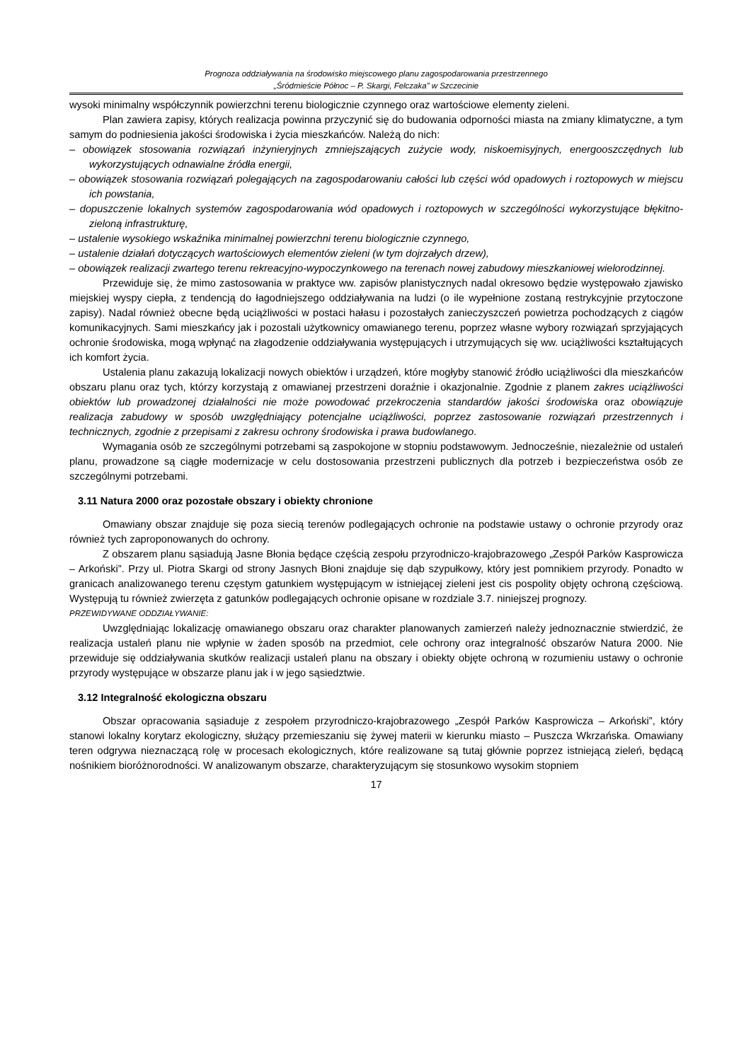Prognoza oddziaływania na środowisko miejscowego planu zagospodarowania przestrzennego
„Śródmieście Północ – P. Skargi, Felczaka” w Szczecinie
wysoki minimalny współczynnik powierzchni terenu biologicznie czynnego oraz wartościowe elementy zieleni.
Plan zawiera zapisy, których realizacja powinna przyczynić się do budowania odporności miasta na zmiany klimatyczne, a tym samym do podniesienia jakości środowiska i życia mieszkańców. Należą do nich:
– obowiązek stosowania rozwiązań inżynieryjnych zmniejszających zużycie wody, niskoemisyjnych, energooszczędnych lub wykorzystujących odnawialne źródła energii,
– obowiązek stosowania rozwiązań polegających na zagospodarowaniu całości lub części wód opadowych i roztopowych w miejscu ich powstania,
– dopuszczenie lokalnych systemów zagospodarowania wód opadowych i roztopowych w szczególności wykorzystujące błękitno-zieloną infrastrukturę,
– ustalenie wysokiego wskaźnika minimalnej powierzchni terenu biologicznie czynnego,
– ustalenie działań dotyczących wartościowych elementów zieleni (w tym dojrzałych drzew),
– obowiązek realizacji zwartego terenu rekreacyjno-wypoczynkowego na terenach nowej zabudowy mieszkaniowej wielorodzinnej.
Przewiduje się, że mimo zastosowania w praktyce ww. zapisów planistycznych nadal okresowo będzie występowało zjawisko miejskiej wyspy ciepła, z tendencją do łagodniejszego oddziaływania na ludzi (o ile wypełnione zostaną restrykcyjnie przytoczone zapisy). Nadal również obecne będą uciążliwości w postaci hałasu i pozostałych zanieczyszczeń powietrza pochodzących z ciągów komunikacyjnych. Sami mieszkańcy jak i pozostali użytkownicy omawianego terenu, poprzez własne wybory rozwiązań sprzyjających ochronie środowiska, mogą wpłynąć na złagodzenie oddziaływania występujących i utrzymujących się ww. uciążliwości kształtujących ich komfort życia.
Ustalenia planu zakazują lokalizacji nowych obiektów i urządzeń, które mogłyby stanowić źródło uciążliwości dla mieszkańców obszaru planu oraz tych, którzy korzystają z omawianej przestrzeni doraźnie i okazjonalnie. Zgodnie z planem zakres uciążliwości obiektów lub prowadzonej działalności nie może powodować przekroczenia standardów jakości środowiska oraz obowiązuje realizacja zabudowy w sposób uwzględniający potencjalne uciążliwości, poprzez zastosowanie rozwiązań przestrzennych i technicznych, zgodnie z przepisami z zakresu ochrony środowiska i prawa budowlanego.
Wymagania osób ze szczególnymi potrzebami są zaspokojone w stopniu podstawowym. Jednocześnie, niezależnie od ustaleń planu, prowadzone są ciągłe modernizacje w celu dostosowania przestrzeni publicznych dla potrzeb i bezpieczeństwa osób ze szczególnymi potrzebami.
3.11 Natura 2000 oraz pozostałe obszary i obiekty chronione
Omawiany obszar znajduje się poza siecią terenów podlegających ochronie na podstawie ustawy o ochronie przyrody oraz również tych zaproponowanych do ochrony.
Z obszarem planu sąsiadują Jasne Błonia będące częścią zespołu przyrodniczo-krajobrazowego „Zespół Parków Kasprowicza – Arkoński”. Przy ul. Piotra Skargi od strony Jasnych Błoni znajduje się dąb szypułkowy, który jest pomnikiem przyrody. Ponadto w granicach analizowanego terenu częstym gatunkiem występującym w istniejącej zieleni jest cis pospolity objęty ochroną częściową. Występują tu również zwierzęta z gatunków podlegających ochronie opisane w rozdziale 3.7. niniejszej prognozy.
PRZEWIDYWANE ODDZIAŁYWANIE:
Uwzględniając lokalizację omawianego obszaru oraz charakter planowanych zamierzeń należy jednoznacznie stwierdzić, że realizacja ustaleń planu nie wpłynie w żaden sposób na przedmiot, cele ochrony oraz integralność obszarów Natura 2000. Nie przewiduje się oddziaływania skutków realizacji ustaleń planu na obszary i obiekty objęte ochroną w rozumieniu ustawy o ochronie przyrody występujące w obszarze planu jak i w jego sąsiedztwie.
3.12 Integralność ekologiczna obszaru
Obszar opracowania sąsiaduje z zespołem przyrodniczo-krajobrazowego „Zespół Parków Kasprowicza – Arkoński”, który stanowi lokalny korytarz ekologiczny, służący przemieszaniu się żywej materii w kierunku miasto – Puszcza Wkrzańska. Omawiany teren odgrywa nieznaczącą rolę w procesach ekologicznych, które realizowane są tutaj głównie poprzez istniejącą zieleń, będącą nośnikiem bioróżnorodności. W analizowanym obszarze, charakteryzującym się stosunkowo wysokim stopniem
17